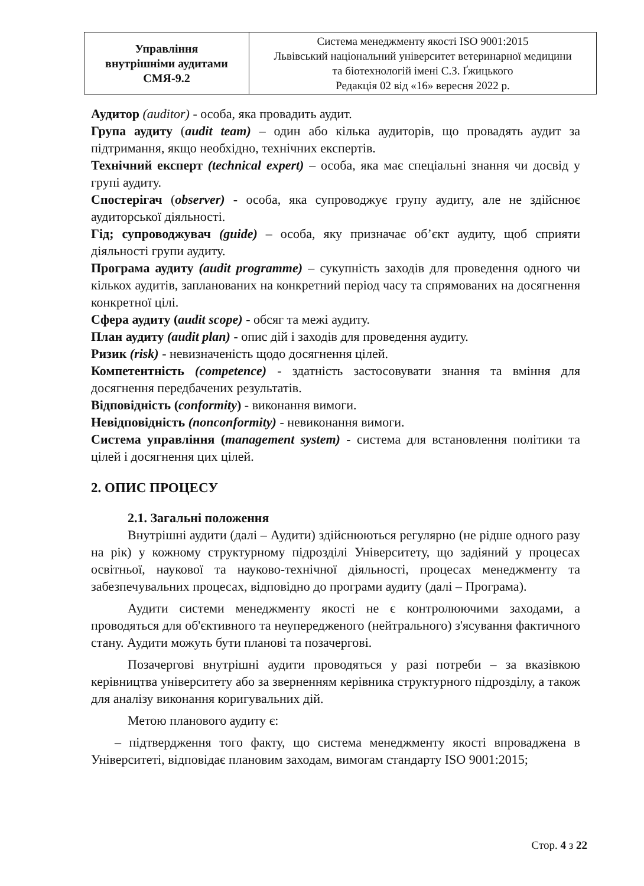| Управління внутрішніми аудитами СМЯ-9.2 | Система менеджменту якості ISO 9001:2015 Львівський національний університет ветеринарної медицини та біотехнологій імені С.З. Ґжицького Редакція 02 від «16» вересня 2022 р. |
Аудитор (auditor) - особа, яка провадить аудит.
Група аудиту (audit team) – один або кілька аудиторів, що провадять аудит за підтримання, якщо необхідно, технічних експертів.
Технічний експерт (technical expert) – особа, яка має спеціальні знання чи досвід у групі аудиту.
Спостерігач (observer) - особа, яка супроводжує групу аудиту, але не здійснює аудиторської діяльності.
Гід; супроводжувач (guide) – особа, яку призначає об’єкт аудиту, щоб сприяти діяльності групи аудиту.
Програма аудиту (audit programme) – сукупність заходів для проведення одного чи кількох аудитів, запланованих на конкретний період часу та спрямованих на досягнення конкретної цілі.
Сфера аудиту (audit scope) - обсяг та межі аудиту.
План аудиту (audit plan) - опис дій і заходів для проведення аудиту.
Ризик (risk) - невизначеність щодо досягнення цілей.
Компетентність (competence) - здатність застосовувати знання та вміння для досягнення передбачених результатів.
Відповідність (conformity) - виконання вимоги.
Невідповідність (nonconformity) - невиконання вимоги.
Система управління (management system) - система для встановлення політики та цілей і досягнення цих цілей.
2. ОПИС ПРОЦЕСУ
2.1. Загальні положення
Внутрішні аудити (далі – Аудити) здійснюються регулярно (не рідше одного разу на рік) у кожному структурному підрозділі Університету, що задіяний у процесах освітньої, наукової та науково-технічної діяльності, процесах менеджменту та забезпечувальних процесах, відповідно до програми аудиту (далі – Програма).
Аудити системи менеджменту якості не є контролюючими заходами, а проводяться для об'єктивного та неупередженого (нейтрального) з'ясування фактичного стану. Аудити можуть бути планові та позачергові.
Позачергові внутрішні аудити проводяться у разі потреби – за вказівкою керівництва університету або за зверненням керівника структурного підрозділу, а також для аналізу виконання коригувальних дій.
Метою планового аудиту є:
– підтвердження того факту, що система менеджменту якості впроваджена в Університеті, відповідає плановим заходам, вимогам стандарту ISO 9001:2015;
Стор. 4 з 22